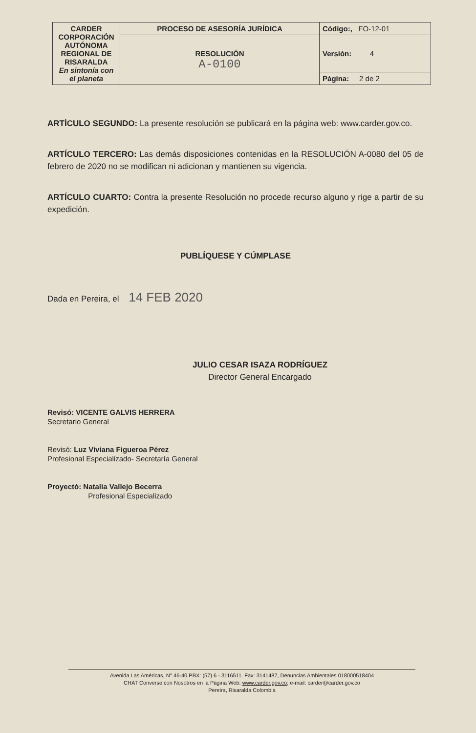| CARDER CORPORACIÓN AUTÓNOMA REGIONAL DE RISARALDA En sintonía con el planeta | PROCESO DE ASESORÍA JURÍDICA | Código:, FO-12-01 |
| | RESOLUCIÓN A-0100 | Versión: 4 |
| | | Página: 2 de 2 |
ARTÍCULO SEGUNDO: La presente resolución se publicará en la página web: www.carder.gov.co.
ARTÍCULO TERCERO: Las demás disposiciones contenidas en la RESOLUCIÓN A-0080 del 05 de febrero de 2020 no se modifican ni adicionan y mantienen su vigencia.
ARTÍCULO CUARTO: Contra la presente Resolución no procede recurso alguno y rige a partir de su expedición.
PUBLÍQUESE Y CÚMPLASE
Dada en Pereira, el 14 FEB 2020
JULIO CESAR ISAZA RODRÍGUEZ
Director General Encargado
Revisó: VICENTE GALVIS HERRERA
Secretario General
Revisó: Luz Viviana Figueroa Pérez
Profesional Especializado- Secretaría General
Proyectó: Natalia Vallejo Becerra
Profesional Especializado
Avenida Las Américas, N° 46-40 PBX: (57) 6 - 3116511. Fax: 3141487, Denuncias Ambientales 018000518404
CHAT Converse con Nosotros en la Página Web: www.carder.gov.co; e-mail: carder@carder.gov.co
Pereira, Risaralda Colombia